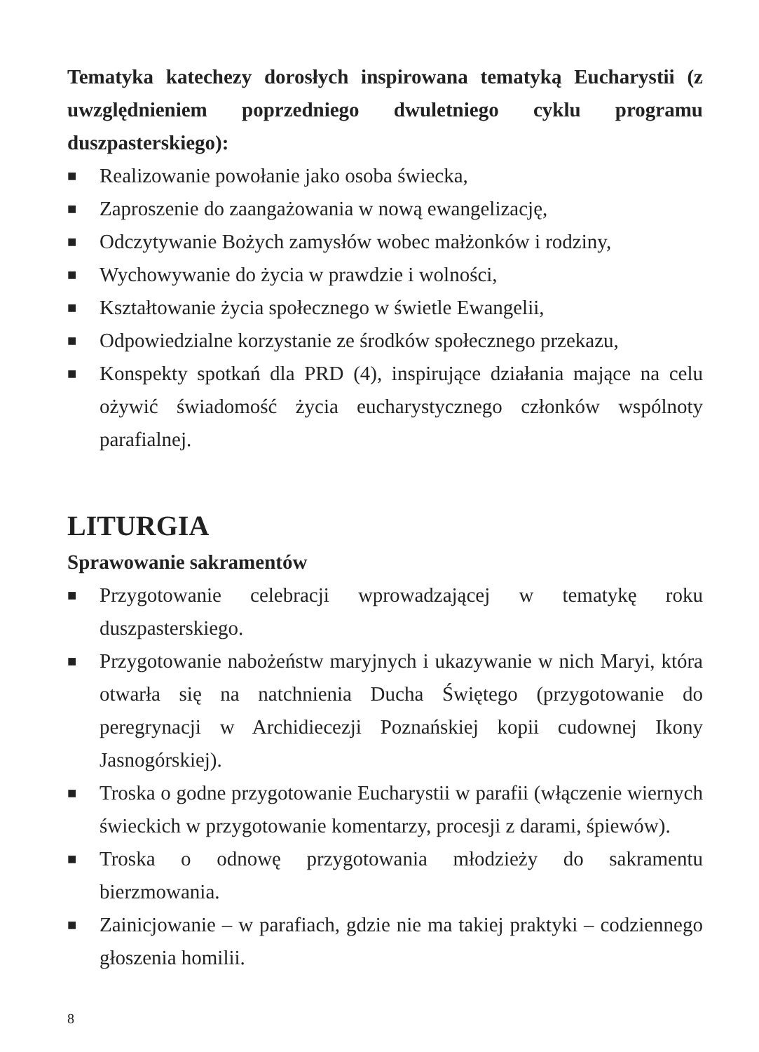Tematyka katechezy dorosłych inspirowana tematyką Eucharystii (z uwzględnieniem poprzedniego dwuletniego cyklu programu duszpasterskiego):
■ Realizowanie powołanie jako osoba świecka,
■ Zaproszenie do zaangażowania w nową ewangelizację,
■ Odczytywanie Bożych zamysłów wobec małżonków i rodziny,
■ Wychowywanie do życia w prawdzie i wolności,
■ Kształtowanie życia społecznego w świetle Ewangelii,
■ Odpowiedzialne korzystanie ze środków społecznego przekazu,
■ Konspekty spotkań dla PRD (4), inspirujące działania mające na celu ożywić świadomość życia eucharystycznego członków wspólnoty parafialnej.
LITURGIA
Sprawowanie sakramentów
■ Przygotowanie celebracji wprowadzającej w tematykę roku duszpasterskiego.
■ Przygotowanie nabożeństw maryjnych i ukazywanie w nich Maryi, która otwarła się na natchnienia Ducha Świętego (przygotowanie do peregrynacji w Archidiecezji Poznańskiej kopii cudownej Ikony Jasnogórskiej).
■ Troska o godne przygotowanie Eucharystii w parafii (włączenie wiernych świeckich w przygotowanie komentarzy, procesji z darami, śpiewów).
■ Troska o odnowę przygotowania młodzieży do sakramentu bierzmowania.
■ Zainicjowanie – w parafiach, gdzie nie ma takiej praktyki – codziennego głoszenia homilii.
8